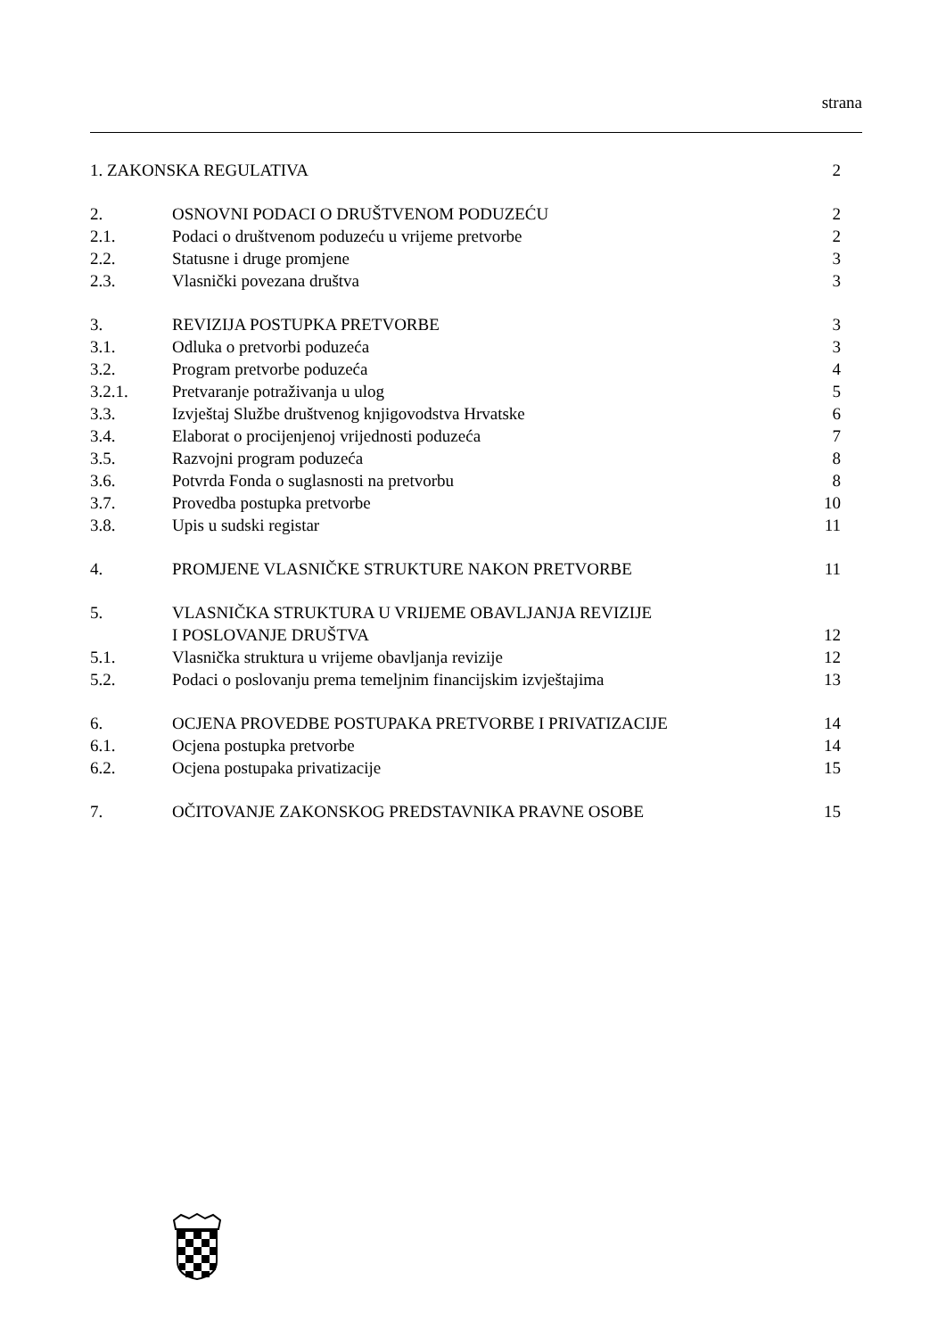strana
| 1. ZAKONSKA REGULATIVA | | 2 |
| 2. | OSNOVNI PODACI O DRUŠTVENOM PODUZEĆU | 2 |
| 2.1. | Podaci o društvenom poduzeću u vrijeme pretvorbe | 2 |
| 2.2. | Statusne i druge promjene | 3 |
| 2.3. | Vlasnički povezana društva | 3 |
| 3. | REVIZIJA POSTUPKA PRETVORBE | 3 |
| 3.1. | Odluka o pretvorbi poduzeća | 3 |
| 3.2. | Program pretvorbe poduzeća | 4 |
| 3.2.1. | Pretvaranje potraživanja u ulog | 5 |
| 3.3. | Izvještaj Službe društvenog knjigovodstva Hrvatske | 6 |
| 3.4. | Elaborat o procijenjenoj vrijednosti poduzeća | 7 |
| 3.5. | Razvojni program poduzeća | 8 |
| 3.6. | Potvrda Fonda o suglasnosti na pretvorbu | 8 |
| 3.7. | Provedba postupka pretvorbe | 10 |
| 3.8. | Upis u sudski registar | 11 |
| 4. | PROMJENE VLASNIČKE STRUKTURE NAKON PRETVORBE | 11 |
| 5. | VLASNIČKA STRUKTURA U VRIJEME OBAVLJANJA REVIZIJE I POSLOVANJE DRUŠTVA | 12 |
| 5.1. | Vlasnička struktura u vrijeme obavljanja revizije | 12 |
| 5.2. | Podaci o poslovanju prema temeljnim financijskim izvještajima | 13 |
| 6. | OCJENA PROVEDBE POSTUPAKA PRETVORBE I PRIVATIZACIJE | 14 |
| 6.1. | Ocjena postupka pretvorbe | 14 |
| 6.2. | Ocjena postupaka privatizacije | 15 |
| 7. | OČITOVANJE ZAKONSKOG PREDSTAVNIKA PRAVNE OSOBE | 15 |